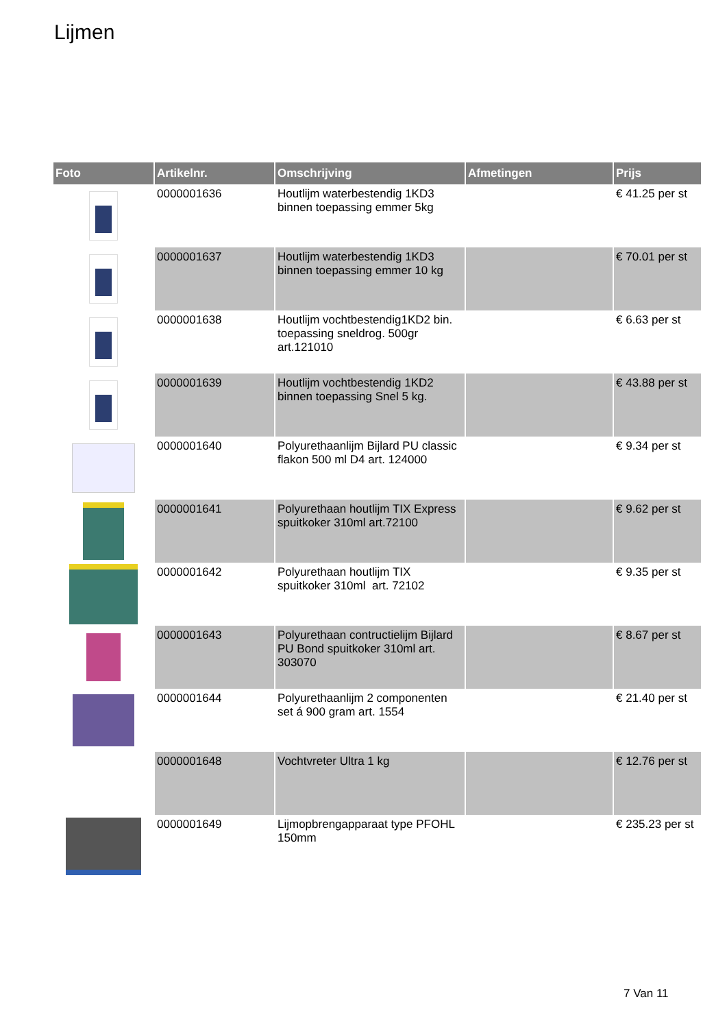Lijmen
| Foto | Artikelnr. | Omschrijving | Afmetingen | Prijs |
| --- | --- | --- | --- | --- |
| | 0000001636 | Houtlijm waterbestendig 1KD3 binnen toepassing emmer 5kg | | € 41.25 per st |
| | 0000001637 | Houtlijm waterbestendig 1KD3 binnen toepassing emmer 10 kg | | € 70.01 per st |
| | 0000001638 | Houtlijm vochtbestendig1KD2 bin. toepassing sneldrog. 500gr art.121010 | | € 6.63 per st |
| | 0000001639 | Houtlijm vochtbestendig 1KD2 binnen toepassing Snel 5 kg. | | € 43.88 per st |
| | 0000001640 | Polyurethaanlijm Bijlard PU classic flakon 500 ml D4 art. 124000 | | € 9.34 per st |
| | 0000001641 | Polyurethaan houtlijm TIX Express spuitkoker 310ml art.72100 | | € 9.62 per st |
| | 0000001642 | Polyurethaan houtlijm TIX spuitkoker 310ml art. 72102 | | € 9.35 per st |
| | 0000001643 | Polyurethaan contructielijm Bijlard PU Bond spuitkoker 310ml art. 303070 | | € 8.67 per st |
| | 0000001644 | Polyurethaanlijm 2 componenten set á 900 gram art. 1554 | | € 21.40 per st |
| | 0000001648 | Vochtvreter Ultra 1 kg | | € 12.76 per st |
| | 0000001649 | Lijmopbrengapparaat type PFOHL 150mm | | € 235.23 per st |
7 Van 11